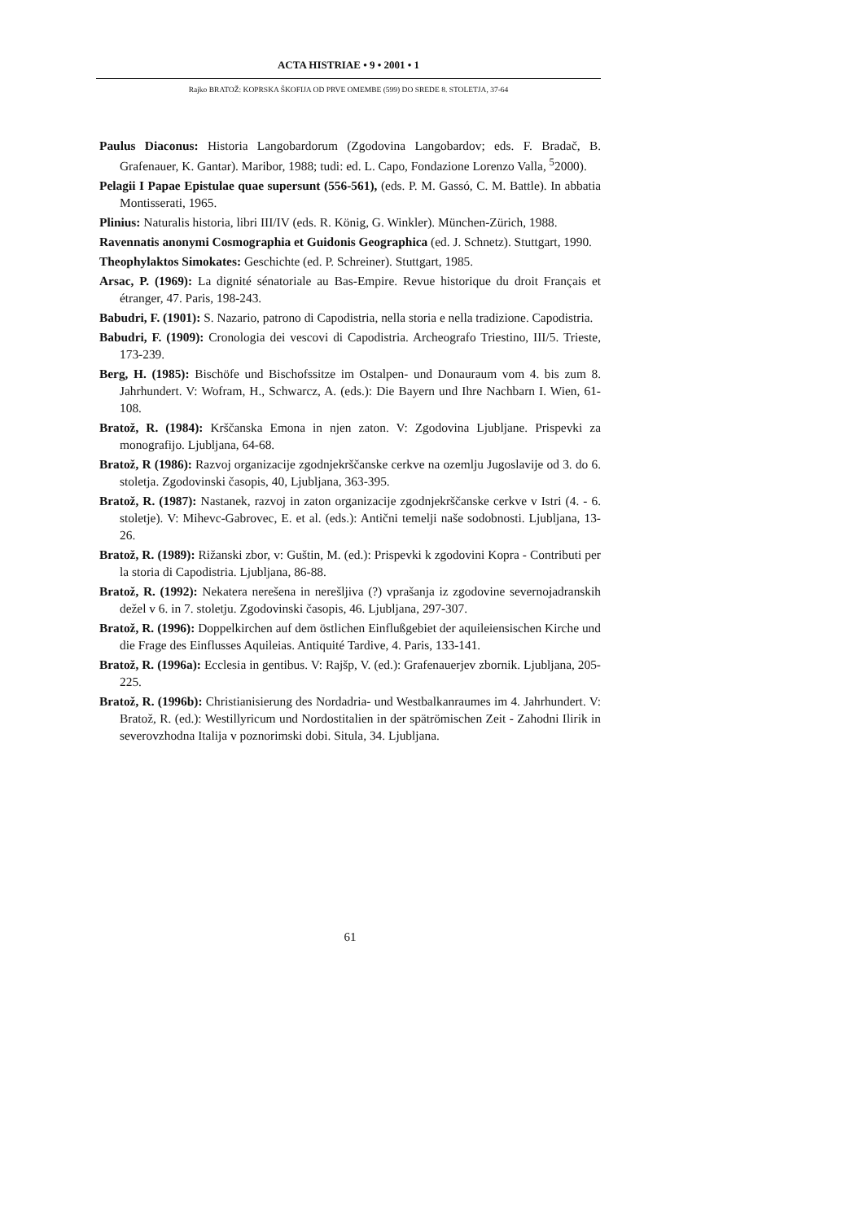ACTA HISTRIAE • 9 • 2001 • 1
Rajko BRATOŽ: KOPRSKA ŠKOFIJA OD PRVE OMEMBE (599) DO SREDE 8. STOLETJA, 37-64
Paulus Diaconus: Historia Langobardorum (Zgodovina Langobardov; eds. F. Bradač, B. Grafenauer, K. Gantar). Maribor, 1988; tudi: ed. L. Capo, Fondazione Lorenzo Valla, <sup>5</sup>2000).
Pelagii I Papae Epistulae quae supersunt (556-561), (eds. P. M. Gassó, C. M. Battle). In abbatia Montisserati, 1965.
Plinius: Naturalis historia, libri III/IV (eds. R. König, G. Winkler). München-Zürich, 1988.
Ravennatis anonymi Cosmographia et Guidonis Geographica (ed. J. Schnetz). Stuttgart, 1990.
Theophylaktos Simokates: Geschichte (ed. P. Schreiner). Stuttgart, 1985.
Arsac, P. (1969): La dignité sénatoriale au Bas-Empire. Revue historique du droit Français et étranger, 47. Paris, 198-243.
Babudri, F. (1901): S. Nazario, patrono di Capodistria, nella storia e nella tradizione. Capodistria.
Babudri, F. (1909): Cronologia dei vescovi di Capodistria. Archeografo Triestino, III/5. Trieste, 173-239.
Berg, H. (1985): Bischöfe und Bischofssitze im Ostalpen- und Donauraum vom 4. bis zum 8. Jahrhundert. V: Wofram, H., Schwarcz, A. (eds.): Die Bayern und Ihre Nachbarn I. Wien, 61-108.
Bratož, R. (1984): Krščanska Emona in njen zaton. V: Zgodovina Ljubljane. Prispevki za monografijo. Ljubljana, 64-68.
Bratož, R (1986): Razvoj organizacije zgodnjekrščanske cerkve na ozemlju Jugoslavije od 3. do 6. stoletja. Zgodovinski časopis, 40, Ljubljana, 363-395.
Bratož, R. (1987): Nastanek, razvoj in zaton organizacije zgodnjekrščanske cerkve v Istri (4. - 6. stoletje). V: Mihevc-Gabrovec, E. et al. (eds.): Antični temelji naše sodobnosti. Ljubljana, 13-26.
Bratož, R. (1989): Rižanski zbor, v: Guštin, M. (ed.): Prispevki k zgodovini Kopra - Contributi per la storia di Capodistria. Ljubljana, 86-88.
Bratož, R. (1992): Nekatera nerešena in nerešljiva (?) vprašanja iz zgodovine severnojadranskih dežel v 6. in 7. stoletju. Zgodovinski časopis, 46. Ljubljana, 297-307.
Bratož, R. (1996): Doppelkirchen auf dem östlichen Einflußgebiet der aquileiensischen Kirche und die Frage des Einflusses Aquileias. Antiquité Tardive, 4. Paris, 133-141.
Bratož, R. (1996a): Ecclesia in gentibus. V: Rajšp, V. (ed.): Grafenauerjev zbornik. Ljubljana, 205-225.
Bratož, R. (1996b): Christianisierung des Nordadria- und Westbalkanraumes im 4. Jahrhundert. V: Bratož, R. (ed.): Westillyricum und Nordostitalien in der spätrömischen Zeit - Zahodni Ilirik in severovzhodna Italija v poznorimski dobi. Situla, 34. Ljubljana.
61